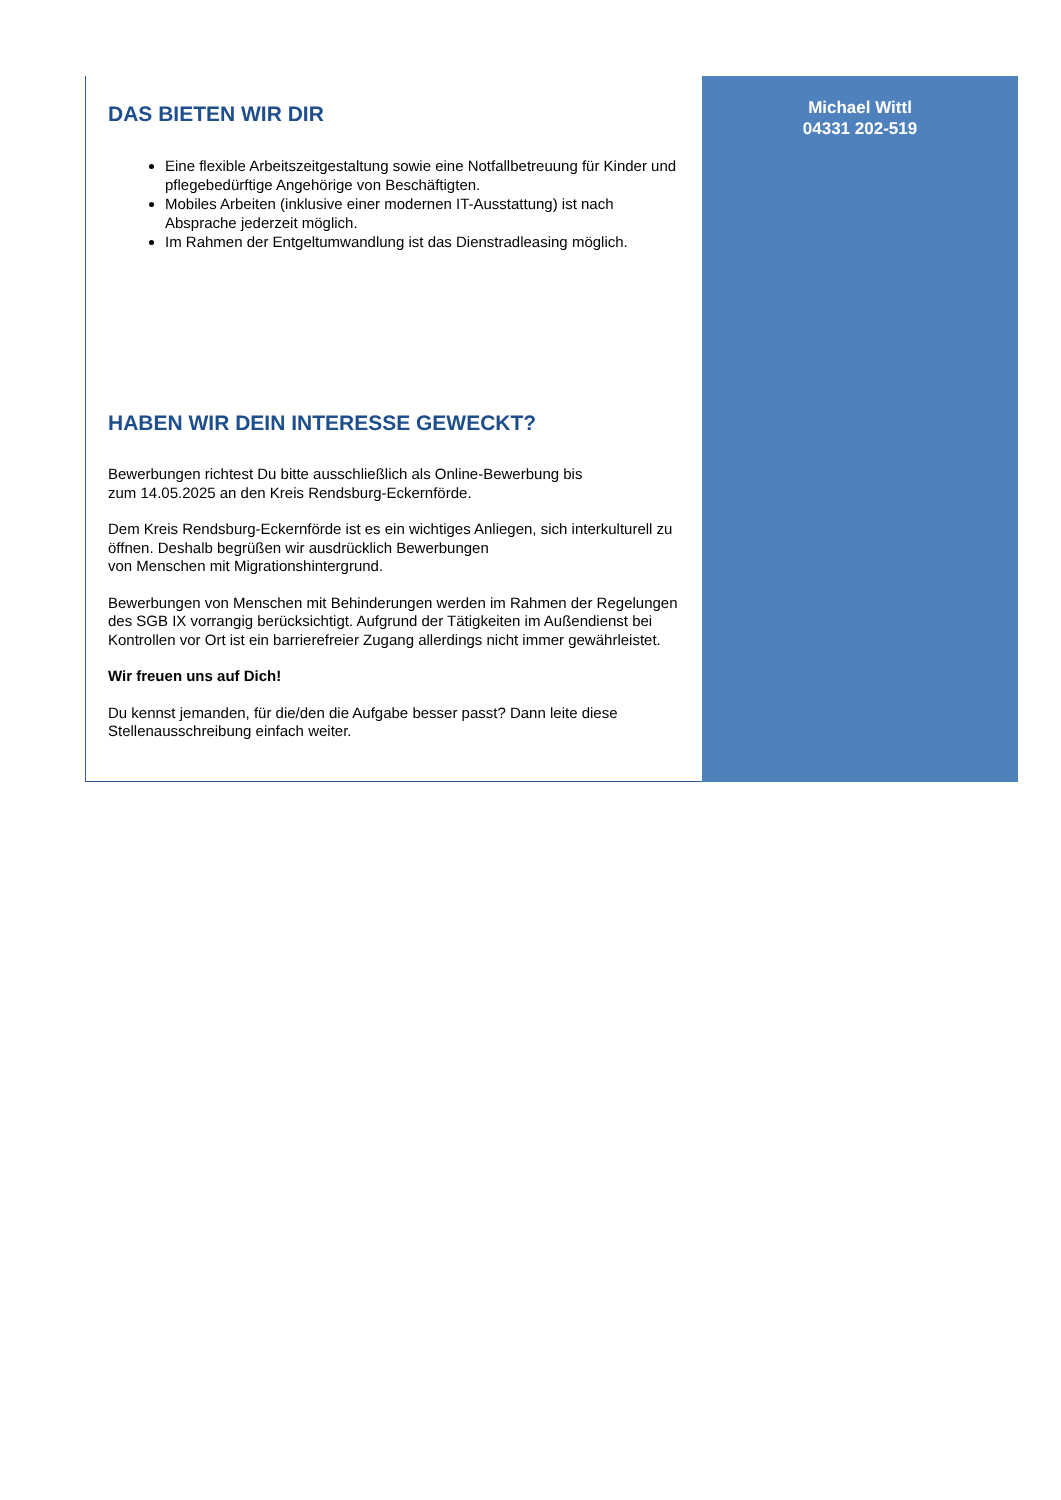DAS BIETEN WIR DIR
Eine flexible Arbeitszeitgestaltung sowie eine Notfallbetreuung für Kinder und pflegebedürftige Angehörige von Beschäftigten.
Mobiles Arbeiten (inklusive einer modernen IT-Ausstattung) ist nach Absprache jederzeit möglich.
Im Rahmen der Entgeltumwandlung ist das Dienstradleasing möglich.
HABEN WIR DEIN INTERESSE GEWECKT?
Bewerbungen richtest Du bitte ausschließlich als Online-Bewerbung bis
zum 14.05.2025 an den Kreis Rendsburg-Eckernförde.
Dem Kreis Rendsburg-Eckernförde ist es ein wichtiges Anliegen, sich interkulturell zu öffnen. Deshalb begrüßen wir ausdrücklich Bewerbungen
von Menschen mit Migrationshintergrund.
Bewerbungen von Menschen mit Behinderungen werden im Rahmen der Regelungen des SGB IX vorrangig berücksichtigt. Aufgrund der Tätigkeiten im Außendienst bei Kontrollen vor Ort ist ein barrierefreier Zugang allerdings nicht immer gewährleistet.
Wir freuen uns auf Dich!
Du kennst jemanden, für die/den die Aufgabe besser passt? Dann leite diese Stellenausschreibung einfach weiter.
Michael Wittl
04331 202-519